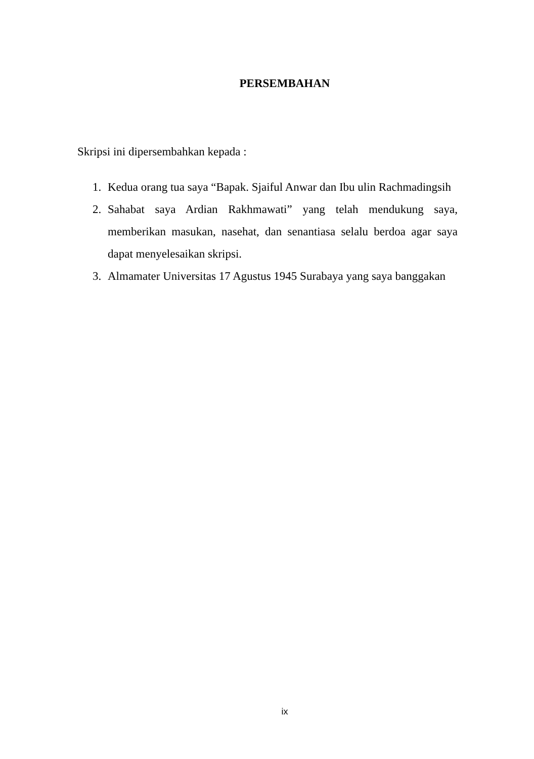PERSEMBAHAN
Skripsi ini dipersembahkan kepada :
1. Kedua orang tua saya “Bapak. Sjaiful Anwar dan Ibu ulin Rachmadingsih
2. Sahabat saya Ardian Rakhmawati” yang telah mendukung saya, memberikan masukan, nasehat, dan senantiasa selalu berdoa agar saya dapat menyelesaikan skripsi.
3. Almamater Universitas 17 Agustus 1945 Surabaya yang saya banggakan
ix